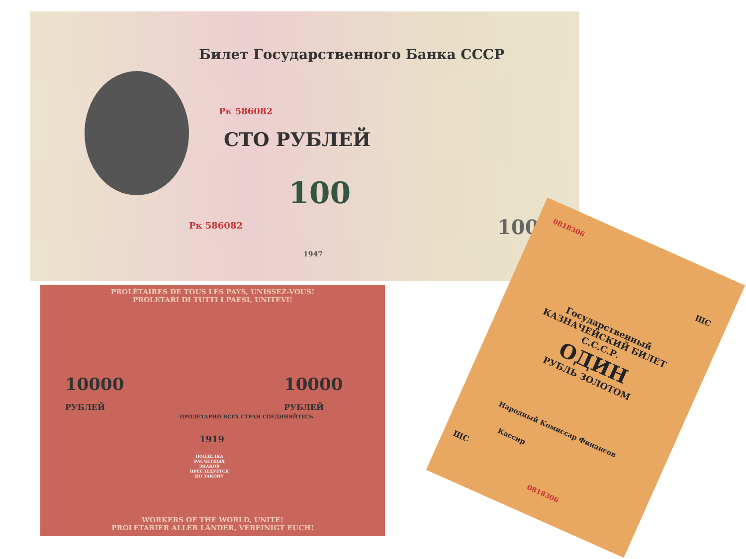Билет Государственного Банка СССР
Рк 586082
СТО РУБЛЕЙ
100
Рк 586082
1947
100
PROLÉTAIRES DE TOUS LES PAYS, UNISSEZ-VOUS!
PROLETARI DI TUTTI I PAESI, UNITEVI!
10000
РУБЛЕЙ
10000
РУБЛЕЙ
ПРОЛЕТАРИИ ВСЕХ СТРАН СОЕДИНЯЙТЕСЬ
1919
ПОДДЕЛКА РАСЧЕТНЫХ ЗНАКОВ ПРЕСЛЕДУЕТСЯ ПО ЗАКОНУ
WORKERS OF THE WORLD, UNITE!
PROLETARIER ALLER LÄNDER, VEREINIGT EUCH!
0818306
ЩС
Государственный
КАЗНАЧЕЙСКИЙ БИЛЕТ
С.С.С.Р.
ОДИН
РУБЛЬ ЗОЛОТОМ
Народный Комиссар Финансов
Кассир
ЩС
0818306